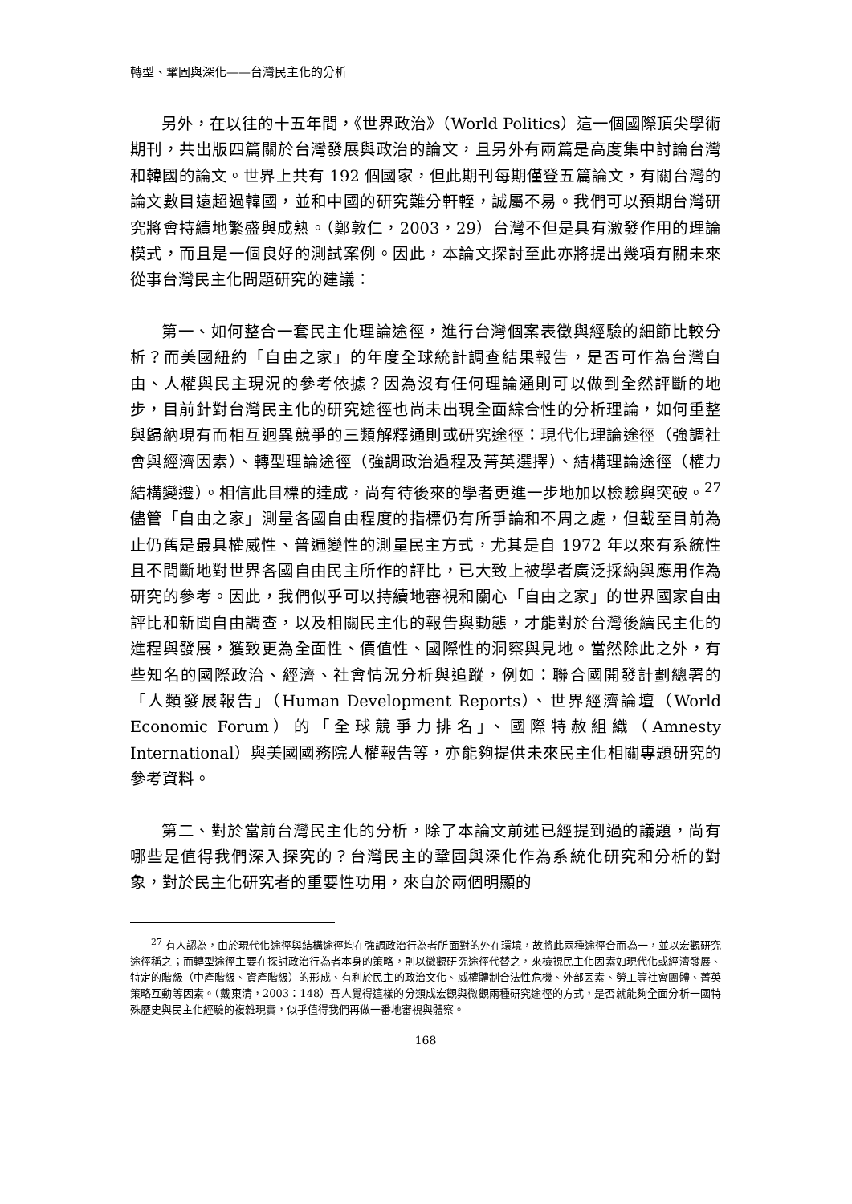轉型、鞏固與深化——台灣民主化的分析
另外，在以往的十五年間，《世界政治》（World Politics）這一個國際頂尖學術期刊，共出版四篇關於台灣發展與政治的論文，且另外有兩篇是高度集中討論台灣和韓國的論文。世界上共有 192 個國家，但此期刊每期僅登五篇論文，有關台灣的論文數目遠超過韓國，並和中國的研究難分軒輊，誠屬不易。我們可以預期台灣研究將會持續地繁盛與成熟。（鄭敦仁，2003，29）台灣不但是具有激發作用的理論模式，而且是一個良好的測試案例。因此，本論文探討至此亦將提出幾項有關未來從事台灣民主化問題研究的建議：
第一、如何整合一套民主化理論途徑，進行台灣個案表徵與經驗的細節比較分析？而美國紐約「自由之家」的年度全球統計調查結果報告，是否可作為台灣自由、人權與民主現況的參考依據？因為沒有任何理論通則可以做到全然評斷的地步，目前針對台灣民主化的研究途徑也尚未出現全面綜合性的分析理論，如何重整與歸納現有而相互迥異競爭的三類解釋通則或研究途徑：現代化理論途徑（強調社會與經濟因素）、轉型理論途徑（強調政治過程及菁英選擇）、結構理論途徑（權力結構變遷）。相信此目標的達成，尚有待後來的學者更進一步地加以檢驗與突破。<sup>27</sup>儘管「自由之家」測量各國自由程度的指標仍有所爭論和不周之處，但截至目前為止仍舊是最具權威性、普遍變性的測量民主方式，尤其是自 1972 年以來有系統性且不間斷地對世界各國自由民主所作的評比，已大致上被學者廣泛採納與應用作為研究的參考。因此，我們似乎可以持續地審視和關心「自由之家」的世界國家自由評比和新聞自由調查，以及相關民主化的報告與動態，才能對於台灣後續民主化的進程與發展，獲致更為全面性、價值性、國際性的洞察與見地。當然除此之外，有些知名的國際政治、經濟、社會情況分析與追蹤，例如：聯合國開發計劃總署的「人類發展報告」（Human Development Reports）、世界經濟論壇（World Economic Forum）的「全球競爭力排名」、國際特赦組織（Amnesty International）與美國國務院人權報告等，亦能夠提供未來民主化相關專題研究的參考資料。
第二、對於當前台灣民主化的分析，除了本論文前述已經提到過的議題，尚有哪些是值得我們深入探究的？台灣民主的鞏固與深化作為系統化研究和分析的對象，對於民主化研究者的重要性功用，來自於兩個明顯的
<sup>27</sup> 有人認為，由於現代化途徑與結構途徑均在強調政治行為者所面對的外在環境，故將此兩種途徑合而為一，並以宏觀研究途徑稱之；而轉型途徑主要在探討政治行為者本身的策略，則以微觀研究途徑代替之，來檢視民主化因素如現代化或經濟發展、特定的階級（中產階級、資產階級）的形成、有利於民主的政治文化、威權體制合法性危機、外部因素、勞工等社會團體、菁英策略互動等因素。（戴東清，2003：148）吾人覺得這樣的分類成宏觀與微觀兩種研究途徑的方式，是否就能夠全面分析一國特殊歷史與民主化經驗的複雜現實，似乎值得我們再做一番地審視與體察。
168